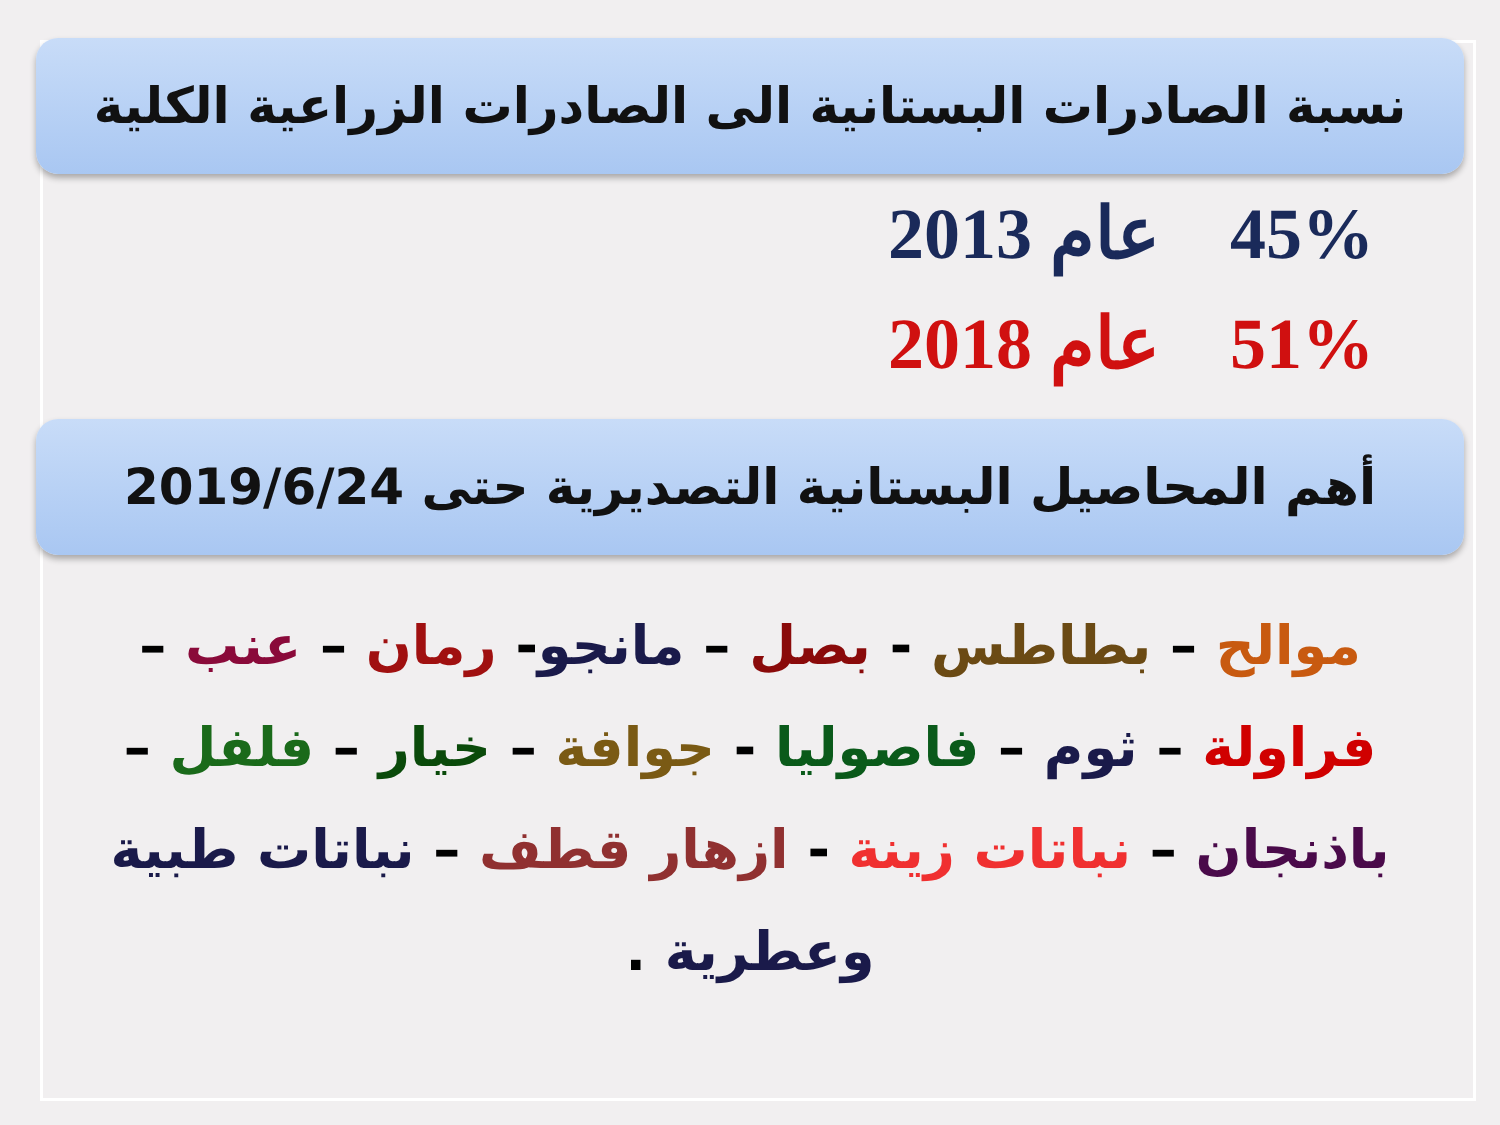نسبة الصادرات البستانية الى الصادرات الزراعية الكلية
45% عام 2013
51% عام 2018
أهم المحاصيل البستانية التصديرية حتى 2019/6/24
موالح – بطاطس - بصل – مانجو- رمان – عنب – فراولة – ثوم – فاصوليا - جوافة – خيار – فلفل – باذنجان – نباتات زينة - ازهار قطف – نباتات طبية وعطرية .